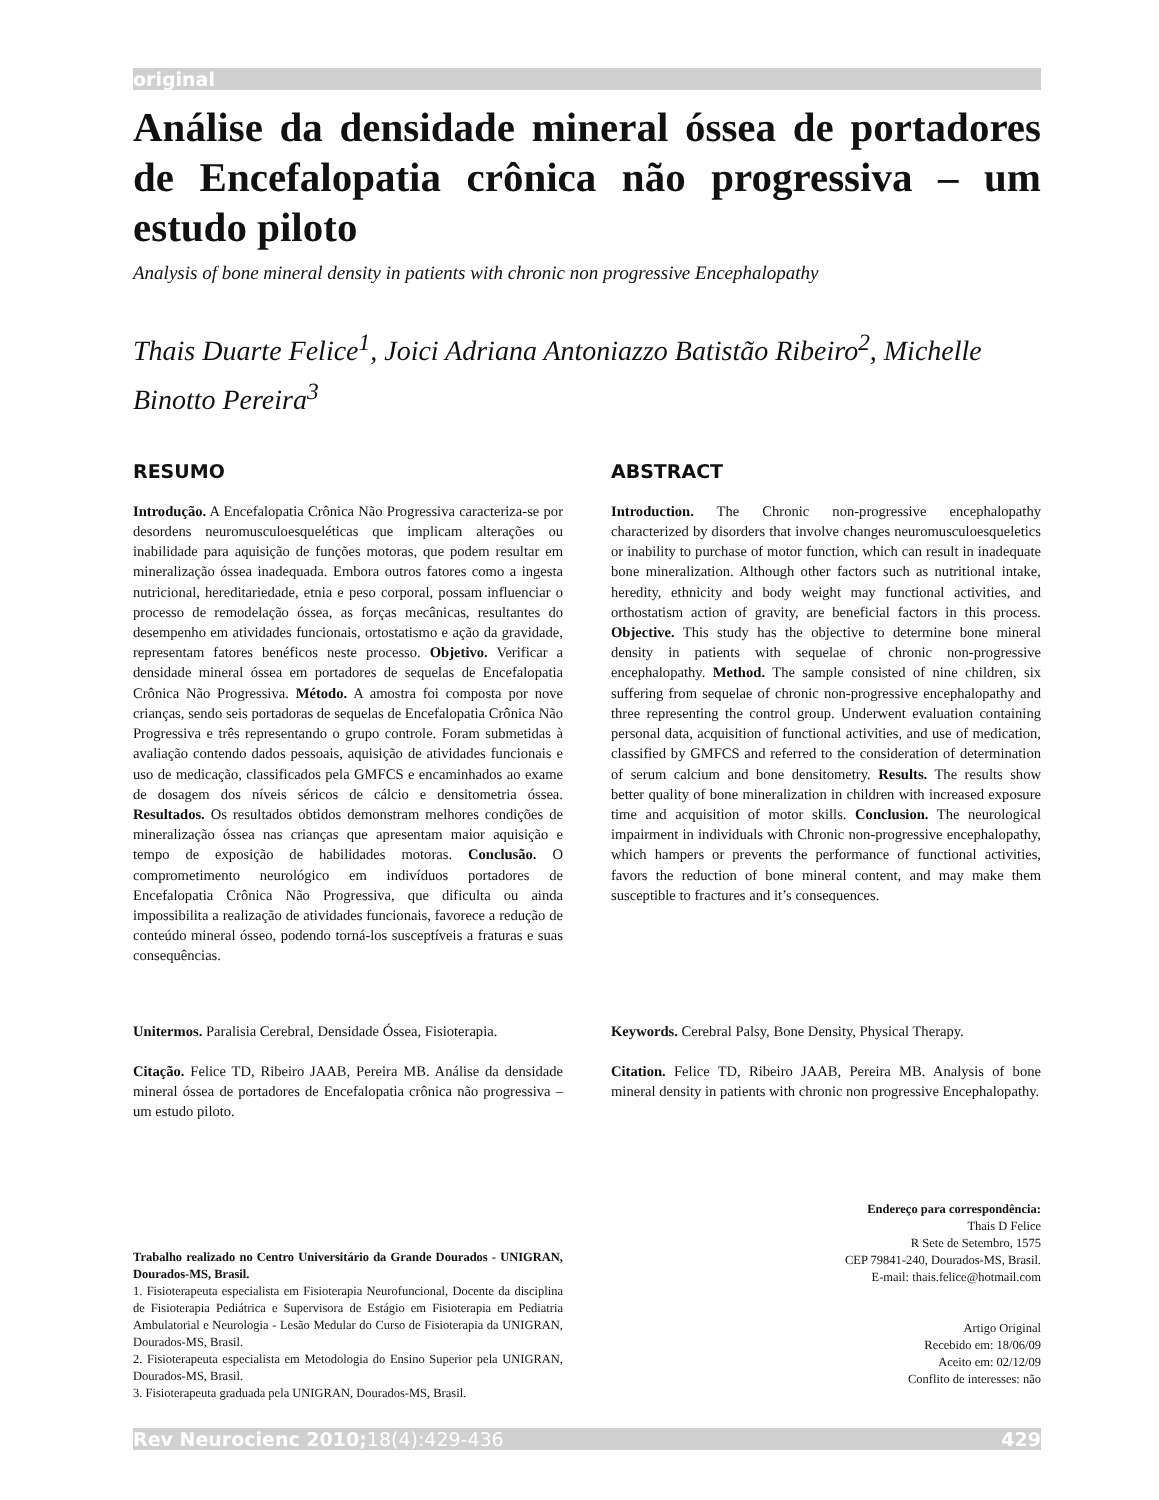original
Análise da densidade mineral óssea de portadores de Encefalopatia crônica não progressiva – um estudo piloto
Analysis of bone mineral density in patients with chronic non progressive Encephalopathy
Thais Duarte Felice<sup>1</sup>, Joici Adriana Antoniazzo Batistão Ribeiro<sup>2</sup>, Michelle Binotto Pereira<sup>3</sup>
RESUMO
Introdução. A Encefalopatia Crônica Não Progressiva caracteriza-se por desordens neuromusculoesqueléticas que implicam alterações ou inabilidade para aquisição de funções motoras, que podem resultar em mineralização óssea inadequada. Embora outros fatores como a ingesta nutricional, hereditariedade, etnia e peso corporal, possam influenciar o processo de remodelação óssea, as forças mecânicas, resultantes do desempenho em atividades funcionais, ortostatismo e ação da gravidade, representam fatores benéficos neste processo. Objetivo. Verificar a densidade mineral óssea em portadores de sequelas de Encefalopatia Crônica Não Progressiva. Método. A amostra foi composta por nove crianças, sendo seis portadoras de sequelas de Encefalopatia Crônica Não Progressiva e três representando o grupo controle. Foram submetidas à avaliação contendo dados pessoais, aquisição de atividades funcionais e uso de medicação, classificados pela GMFCS e encaminhados ao exame de dosagem dos níveis séricos de cálcio e densitometria óssea. Resultados. Os resultados obtidos demonstram melhores condições de mineralização óssea nas crianças que apresentam maior aquisição e tempo de exposição de habilidades motoras. Conclusão. O comprometimento neurológico em indivíduos portadores de Encefalopatia Crônica Não Progressiva, que dificulta ou ainda impossibilita a realização de atividades funcionais, favorece a redução de conteúdo mineral ósseo, podendo torná-los susceptíveis a fraturas e suas consequências.
Unitermos. Paralisia Cerebral, Densidade Óssea, Fisioterapia.
Citação. Felice TD, Ribeiro JAAB, Pereira MB. Análise da densidade mineral óssea de portadores de Encefalopatia crônica não progressiva – um estudo piloto.
Trabalho realizado no Centro Universitário da Grande Dourados - UNIGRAN, Dourados-MS, Brasil.
1. Fisioterapeuta especialista em Fisioterapia Neurofuncional, Docente da disciplina de Fisioterapia Pediátrica e Supervisora de Estágio em Fisioterapia em Pediatria Ambulatorial e Neurologia - Lesão Medular do Curso de Fisioterapia da UNIGRAN, Dourados-MS, Brasil.
2. Fisioterapeuta especialista em Metodologia do Ensino Superior pela UNIGRAN, Dourados-MS, Brasil.
3. Fisioterapeuta graduada pela UNIGRAN, Dourados-MS, Brasil.
ABSTRACT
Introduction. The Chronic non-progressive encephalopathy characterized by disorders that involve changes neuromusculoesqueletics or inability to purchase of motor function, which can result in inadequate bone mineralization. Although other factors such as nutritional intake, heredity, ethnicity and body weight may functional activities, and orthostatism action of gravity, are beneficial factors in this process. Objective. This study has the objective to determine bone mineral density in patients with sequelae of chronic non-progressive encephalopathy. Method. The sample consisted of nine children, six suffering from sequelae of chronic non-progressive encephalopathy and three representing the control group. Underwent evaluation containing personal data, acquisition of functional activities, and use of medication, classified by GMFCS and referred to the consideration of determination of serum calcium and bone densitometry. Results. The results show better quality of bone mineralization in children with increased exposure time and acquisition of motor skills. Conclusion. The neurological impairment in individuals with Chronic non-progressive encephalopathy, which hampers or prevents the performance of functional activities, favors the reduction of bone mineral content, and may make them susceptible to fractures and it’s consequences.
Keywords. Cerebral Palsy, Bone Density, Physical Therapy.
Citation. Felice TD, Ribeiro JAAB, Pereira MB. Analysis of bone mineral density in patients with chronic non progressive Encephalopathy.
Endereço para correspondência:
Thais D Felice
R Sete de Setembro, 1575
CEP 79841-240, Dourados-MS, Brasil.
E-mail: thais.felice@hotmail.com
Artigo Original
Recebido em: 18/06/09
Aceito em: 02/12/09
Conflito de interesses: não
Rev Neurocienc 2010;18(4):429-436 429